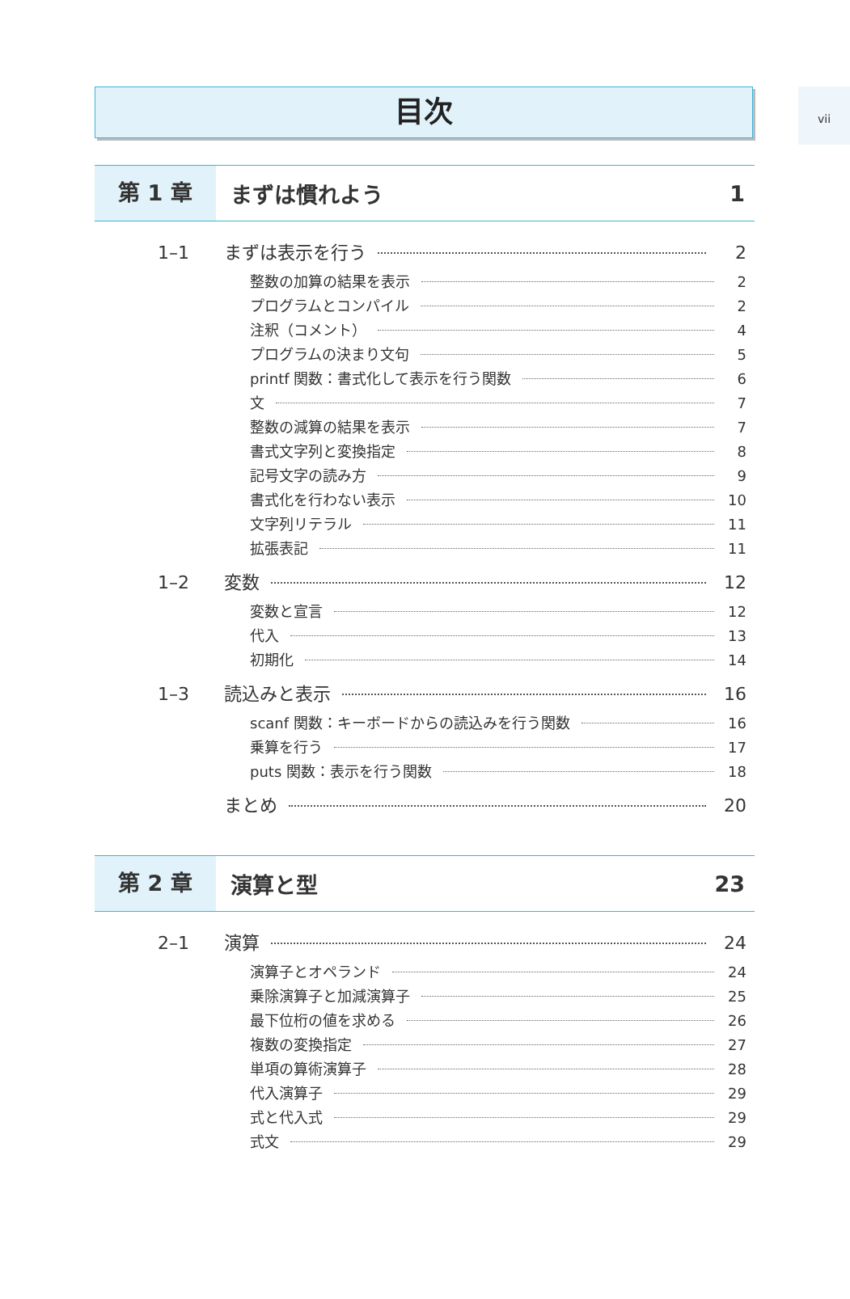vii
目次
第 1 章 まずは慣れよう 1
1–1 まずは表示を行う 2
整数の加算の結果を表示 2
プログラムとコンパイル 2
注釈（コメント） 4
プログラムの決まり文句 5
printf 関数：書式化して表示を行う関数 6
文 7
整数の減算の結果を表示 7
書式文字列と変換指定 8
記号文字の読み方 9
書式化を行わない表示 10
文字列リテラル 11
拡張表記 11
1–2 変数 12
変数と宣言 12
代入 13
初期化 14
1–3 読込みと表示 16
scanf 関数：キーボードからの読込みを行う関数 16
乗算を行う 17
puts 関数：表示を行う関数 18
まとめ 20
第 2 章 演算と型 23
2–1 演算 24
演算子とオペランド 24
乗除演算子と加減演算子 25
最下位桁の値を求める 26
複数の変換指定 27
単項の算術演算子 28
代入演算子 29
式と代入式 29
式文 29